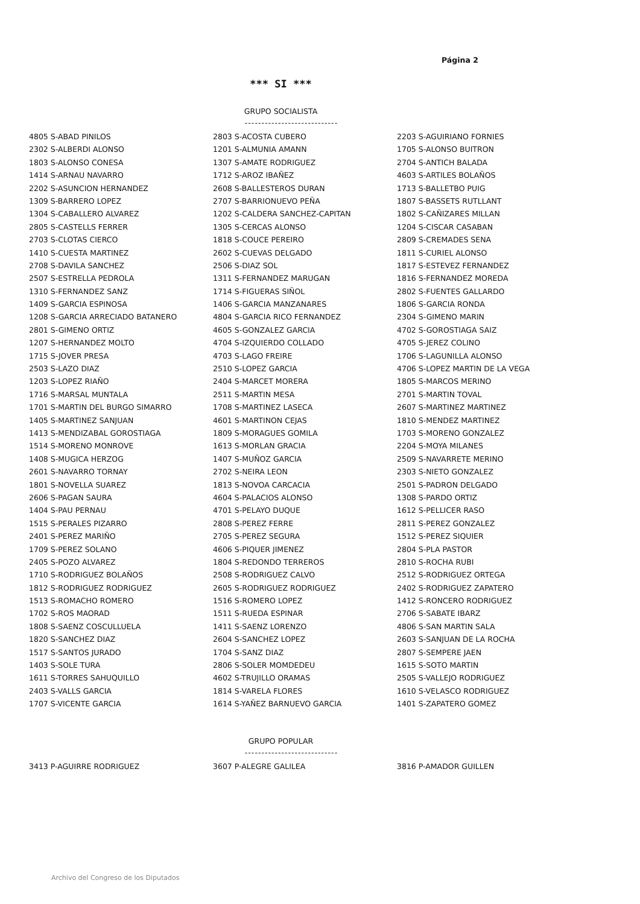Página 2
*** SI ***
GRUPO SOCIALISTA
----------------------------
4805 S-ABAD PINILOS
2302 S-ALBERDI ALONSO
1803 S-ALONSO CONESA
1414 S-ARNAU NAVARRO
2202 S-ASUNCION HERNANDEZ
1309 S-BARRERO LOPEZ
1304 S-CABALLERO ALVAREZ
2805 S-CASTELLS FERRER
2703 S-CLOTAS CIERCO
1410 S-CUESTA MARTINEZ
2708 S-DAVILA SANCHEZ
2507 S-ESTRELLA PEDROLA
1310 S-FERNANDEZ SANZ
1409 S-GARCIA ESPINOSA
1208 S-GARCIA ARRECIADO BATANERO
2801 S-GIMENO ORTIZ
1207 S-HERNANDEZ MOLTO
1715 S-JOVER PRESA
2503 S-LAZO DIAZ
1203 S-LOPEZ RIAÑO
1716 S-MARSAL MUNTALA
1701 S-MARTIN DEL BURGO SIMARRO
1405 S-MARTINEZ SANJUAN
1413 S-MENDIZABAL GOROSTIAGA
1514 S-MORENO MONROVE
1408 S-MUGICA HERZOG
2601 S-NAVARRO TORNAY
1801 S-NOVELLA SUAREZ
2606 S-PAGAN SAURA
1404 S-PAU PERNAU
1515 S-PERALES PIZARRO
2401 S-PEREZ MARIÑO
1709 S-PEREZ SOLANO
2405 S-POZO ALVAREZ
1710 S-RODRIGUEZ BOLAÑOS
1812 S-RODRIGUEZ RODRIGUEZ
1513 S-ROMACHO ROMERO
1702 S-ROS MAORAD
1808 S-SAENZ COSCULLUELA
1820 S-SANCHEZ DIAZ
1517 S-SANTOS JURADO
1403 S-SOLE TURA
1611 S-TORRES SAHUQUILLO
2403 S-VALLS GARCIA
1707 S-VICENTE GARCIA
2803 S-ACOSTA CUBERO
1201 S-ALMUNIA AMANN
1307 S-AMATE RODRIGUEZ
1712 S-AROZ IBAÑEZ
2608 S-BALLESTEROS DURAN
2707 S-BARRIONUEVO PEÑA
1202 S-CALDERA SANCHEZ-CAPITAN
1305 S-CERCAS ALONSO
1818 S-COUCE PEREIRO
2602 S-CUEVAS DELGADO
2506 S-DIAZ SOL
1311 S-FERNANDEZ MARUGAN
1714 S-FIGUERAS SIÑOL
1406 S-GARCIA MANZANARES
4804 S-GARCIA RICO FERNANDEZ
4605 S-GONZALEZ GARCIA
4704 S-IZQUIERDO COLLADO
4703 S-LAGO FREIRE
2510 S-LOPEZ GARCIA
2404 S-MARCET MORERA
2511 S-MARTIN MESA
1708 S-MARTINEZ LASECA
4601 S-MARTINON CEJAS
1809 S-MORAGUES GOMILA
1613 S-MORLAN GRACIA
1407 S-MUÑOZ GARCIA
2702 S-NEIRA LEON
1813 S-NOVOA CARCACIA
4604 S-PALACIOS ALONSO
4701 S-PELAYO DUQUE
2808 S-PEREZ FERRE
2705 S-PEREZ SEGURA
4606 S-PIQUER JIMENEZ
1804 S-REDONDO TERREROS
2508 S-RODRIGUEZ CALVO
2605 S-RODRIGUEZ RODRIGUEZ
1516 S-ROMERO LOPEZ
1511 S-RUEDA ESPINAR
1411 S-SAENZ LORENZO
2604 S-SANCHEZ LOPEZ
1704 S-SANZ DIAZ
2806 S-SOLER MOMDEDEU
4602 S-TRUJILLO ORAMAS
1814 S-VARELA FLORES
1614 S-YAÑEZ BARNUEVO GARCIA
2203 S-AGUIRIANO FORNIES
1705 S-ALONSO BUITRON
2704 S-ANTICH BALADA
4603 S-ARTILES BOLAÑOS
1713 S-BALLETBO PUIG
1807 S-BASSETS RUTLLANT
1802 S-CAÑIZARES MILLAN
1204 S-CISCAR CASABAN
2809 S-CREMADES SENA
1811 S-CURIEL ALONSO
1817 S-ESTEVEZ FERNANDEZ
1816 S-FERNANDEZ MOREDA
2802 S-FUENTES GALLARDO
1806 S-GARCIA RONDA
2304 S-GIMENO MARIN
4702 S-GOROSTIAGA SAIZ
4705 S-JEREZ COLINO
1706 S-LAGUNILLA ALONSO
4706 S-LOPEZ MARTIN DE LA VEGA
1805 S-MARCOS MERINO
2701 S-MARTIN TOVAL
2607 S-MARTINEZ MARTINEZ
1810 S-MENDEZ MARTINEZ
1703 S-MORENO GONZALEZ
2204 S-MOYA MILANES
2509 S-NAVARRETE MERINO
2303 S-NIETO GONZALEZ
2501 S-PADRON DELGADO
1308 S-PARDO ORTIZ
1612 S-PELLICER RASO
2811 S-PEREZ GONZALEZ
1512 S-PEREZ SIQUIER
2804 S-PLA PASTOR
2810 S-ROCHA RUBI
2512 S-RODRIGUEZ ORTEGA
2402 S-RODRIGUEZ ZAPATERO
1412 S-RONCERO RODRIGUEZ
2706 S-SABATE IBARZ
4806 S-SAN MARTIN SALA
2603 S-SANJUAN DE LA ROCHA
2807 S-SEMPERE JAEN
1615 S-SOTO MARTIN
2505 S-VALLEJO RODRIGUEZ
1610 S-VELASCO RODRIGUEZ
1401 S-ZAPATERO GOMEZ
GRUPO POPULAR
----------------------------
3413 P-AGUIRRE RODRIGUEZ 3607 P-ALEGRE GALILEA 3816 P-AMADOR GUILLEN
Archivo del Congreso de los Diputados